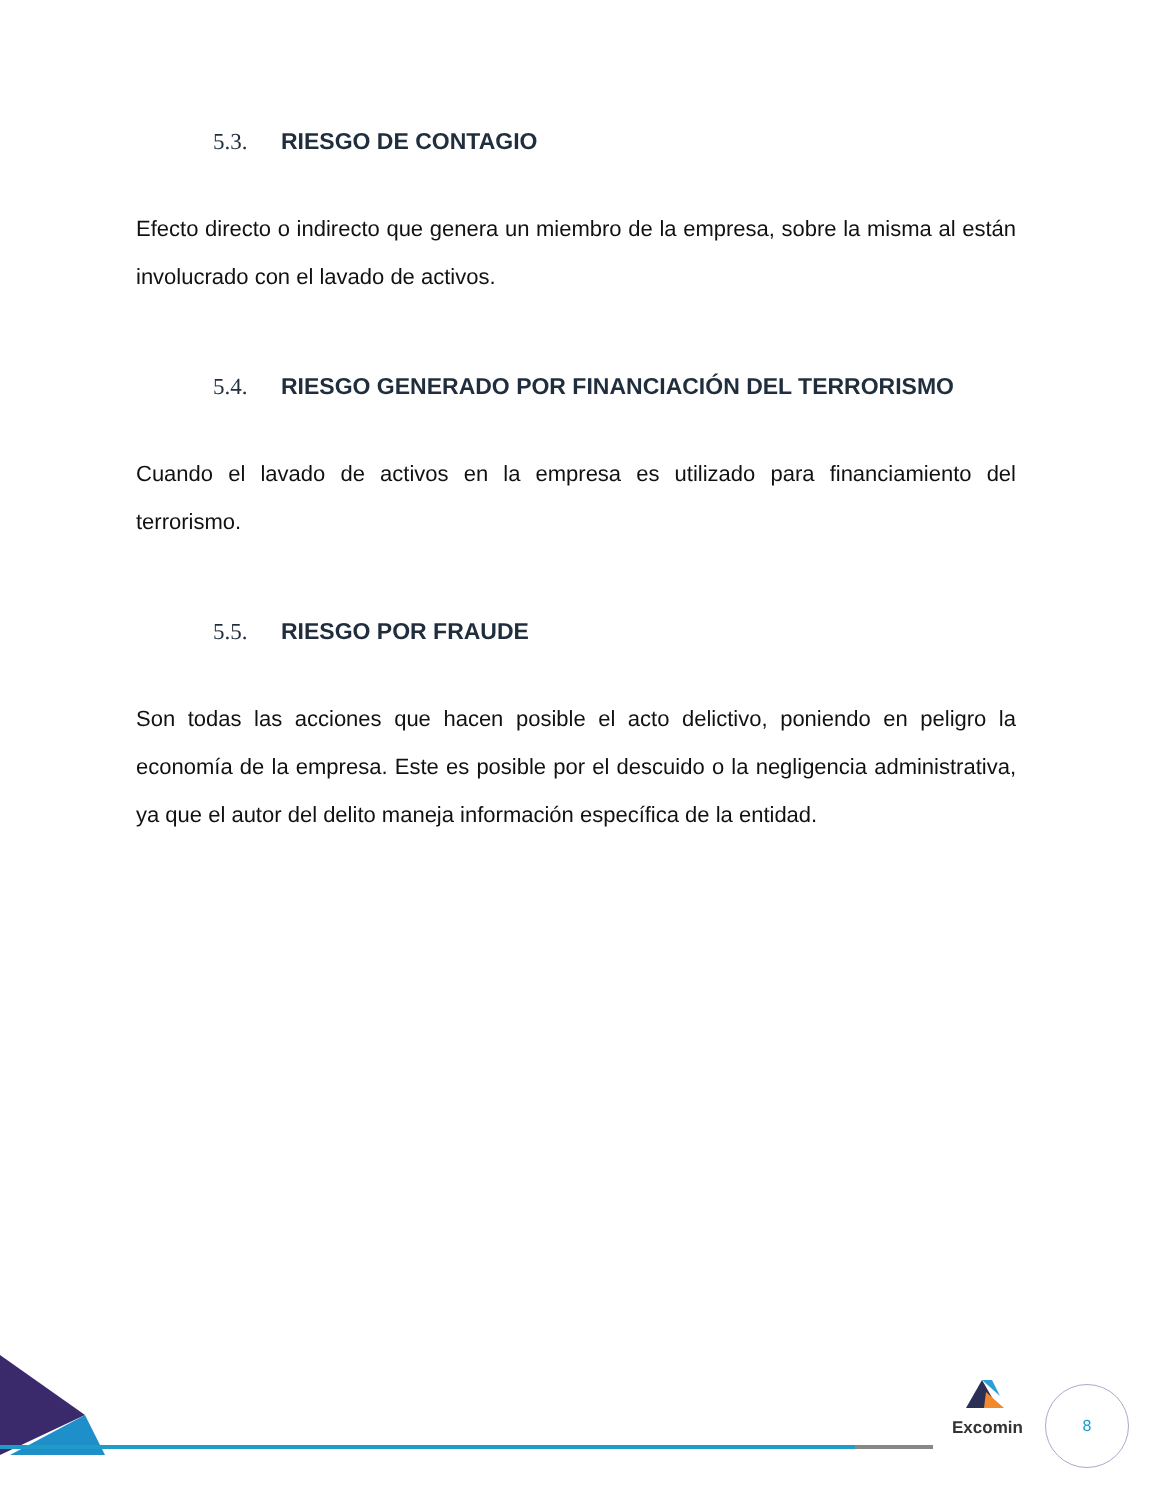5.3. RIESGO DE CONTAGIO
Efecto directo o indirecto que genera un miembro de la empresa, sobre la misma al están involucrado con el lavado de activos.
5.4. RIESGO GENERADO POR FINANCIACIÓN DEL TERRORISMO
Cuando el lavado de activos en la empresa es utilizado para financiamiento del terrorismo.
5.5. RIESGO POR FRAUDE
Son todas las acciones que hacen posible el acto delictivo, poniendo en peligro la economía de la empresa. Este es posible por el descuido o la negligencia administrativa, ya que el autor del delito maneja información específica de la entidad.
Excomin 8